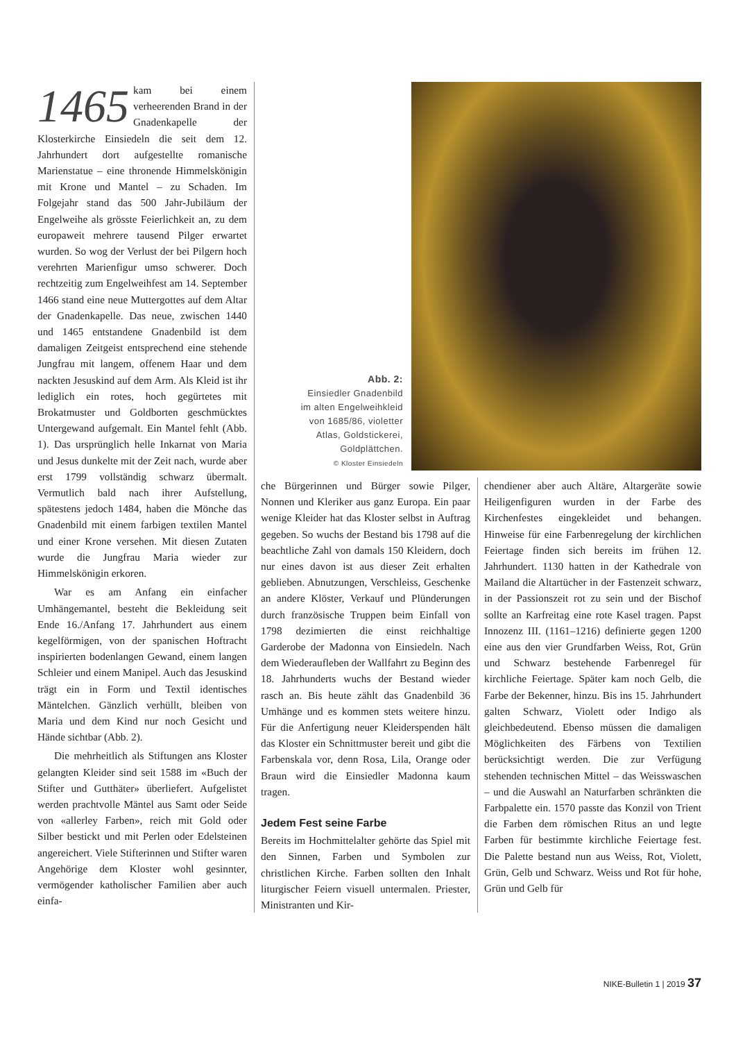1465 kam bei einem verheerenden Brand in der Gnadenkapelle der Klosterkirche Einsiedeln die seit dem 12. Jahrhundert dort aufgestellte romanische Marienstatue – eine thronende Himmelskönigin mit Krone und Mantel – zu Schaden. Im Folgejahr stand das 500 Jahr-Jubiläum der Engelweihe als grösste Feierlichkeit an, zu dem europaweit mehrere tausend Pilger erwartet wurden. So wog der Verlust der bei Pilgern hoch verehrten Marienfigur umso schwerer. Doch rechtzeitig zum Engelweihfest am 14. September 1466 stand eine neue Muttergottes auf dem Altar der Gnadenkapelle. Das neue, zwischen 1440 und 1465 entstandene Gnadenbild ist dem damaligen Zeitgeist entsprechend eine stehende Jungfrau mit langem, offenem Haar und dem nackten Jesuskind auf dem Arm. Als Kleid ist ihr lediglich ein rotes, hoch gegürtetes mit Brokatmuster und Goldborten geschmücktes Untergewand aufgemalt. Ein Mantel fehlt (Abb. 1). Das ursprünglich helle Inkarnat von Maria und Jesus dunkelte mit der Zeit nach, wurde aber erst 1799 vollständig schwarz übermalt. Vermutlich bald nach ihrer Aufstellung, spätestens jedoch 1484, haben die Mönche das Gnadenbild mit einem farbigen textilen Mantel und einer Krone versehen. Mit diesen Zutaten wurde die Jungfrau Maria wieder zur Himmelskönigin erkoren.
War es am Anfang ein einfacher Umhängemantel, besteht die Bekleidung seit Ende 16./Anfang 17. Jahrhundert aus einem kegelförmigen, von der spanischen Hoftracht inspirierten bodenlangen Gewand, einem langen Schleier und einem Manipel. Auch das Jesuskind trägt ein in Form und Textil identisches Mäntelchen. Gänzlich verhüllt, bleiben von Maria und dem Kind nur noch Gesicht und Hände sichtbar (Abb. 2).
Die mehrheitlich als Stiftungen ans Kloster gelangten Kleider sind seit 1588 im «Buch der Stifter und Gutthäter» überliefert. Aufgelistet werden prachtvolle Mäntel aus Samt oder Seide von «allerley Farben», reich mit Gold oder Silber bestickt und mit Perlen oder Edelsteinen angereichert. Viele Stifterinnen und Stifter waren Angehörige dem Kloster wohl gesinnter, vermögender katholischer Familien aber auch einfa-
Abb. 2:
Einsiedler Gnadenbild
im alten Engelweihkleid
von 1685/86, violetter
Atlas, Goldstickerei,
Goldplättchen.
© Kloster Einsiedeln
che Bürgerinnen und Bürger sowie Pilger, Nonnen und Kleriker aus ganz Europa. Ein paar wenige Kleider hat das Kloster selbst in Auftrag gegeben. So wuchs der Bestand bis 1798 auf die beachtliche Zahl von damals 150 Kleidern, doch nur eines davon ist aus dieser Zeit erhalten geblieben. Abnutzungen, Verschleiss, Geschenke an andere Klöster, Verkauf und Plünderungen durch französische Truppen beim Einfall von 1798 dezimierten die einst reichhaltige Garderobe der Madonna von Einsiedeln. Nach dem Wiederaufleben der Wallfahrt zu Beginn des 18. Jahrhunderts wuchs der Bestand wieder rasch an. Bis heute zählt das Gnadenbild 36 Umhänge und es kommen stets weitere hinzu. Für die Anfertigung neuer Kleiderspenden hält das Kloster ein Schnittmuster bereit und gibt die Farbenskala vor, denn Rosa, Lila, Orange oder Braun wird die Einsiedler Madonna kaum tragen.
Jedem Fest seine Farbe
Bereits im Hochmittelalter gehörte das Spiel mit den Sinnen, Farben und Symbolen zur christlichen Kirche. Farben sollten den Inhalt liturgischer Feiern visuell untermalen. Priester, Ministranten und Kir-
chendiener aber auch Altäre, Altargeräte sowie Heiligenfiguren wurden in der Farbe des Kirchenfestes eingekleidet und behangen. Hinweise für eine Farbenregelung der kirchlichen Feiertage finden sich bereits im frühen 12. Jahrhundert. 1130 hatten in der Kathedrale von Mailand die Altartücher in der Fastenzeit schwarz, in der Passionszeit rot zu sein und der Bischof sollte an Karfreitag eine rote Kasel tragen. Papst Innozenz III. (1161–1216) definierte gegen 1200 eine aus den vier Grundfarben Weiss, Rot, Grün und Schwarz bestehende Farbenregel für kirchliche Feiertage. Später kam noch Gelb, die Farbe der Bekenner, hinzu. Bis ins 15. Jahrhundert galten Schwarz, Violett oder Indigo als gleichbedeutend. Ebenso müssen die damaligen Möglichkeiten des Färbens von Textilien berücksichtigt werden. Die zur Verfügung stehenden technischen Mittel – das Weisswaschen – und die Auswahl an Naturfarben schränkten die Farbpalette ein. 1570 passte das Konzil von Trient die Farben dem römischen Ritus an und legte Farben für bestimmte kirchliche Feiertage fest. Die Palette bestand nun aus Weiss, Rot, Violett, Grün, Gelb und Schwarz. Weiss und Rot für hohe, Grün und Gelb für
NIKE-Bulletin 1 | 2019 37